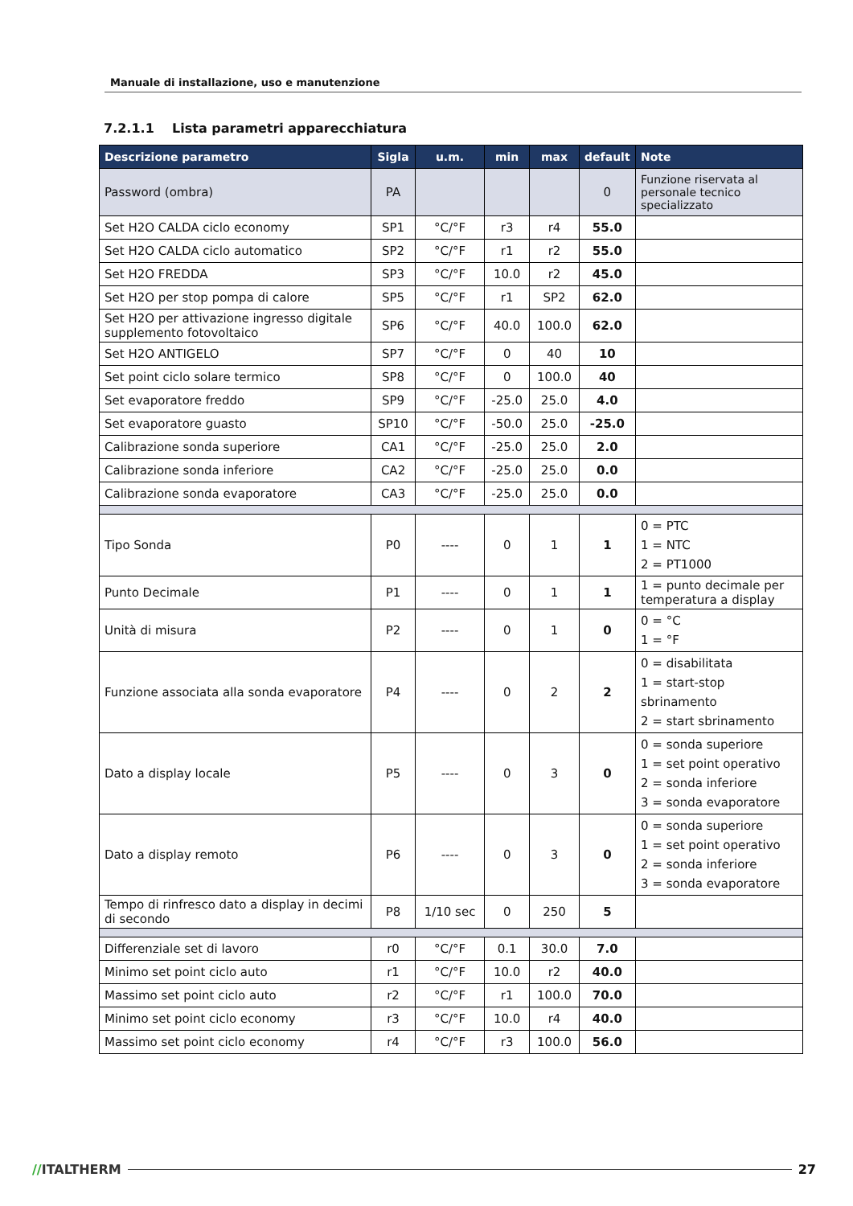Manuale di installazione, uso e manutenzione
7.2.1.1 Lista parametri apparecchiatura
| Descrizione parametro | Sigla | u.m. | min | max | default | Note |
| --- | --- | --- | --- | --- | --- | --- |
| Password (ombra) | PA | | | | 0 | Funzione riservata al personale tecnico specializzato |
| Set H2O CALDA ciclo economy | SP1 | °C/°F | r3 | r4 | 55.0 | |
| Set H2O CALDA ciclo automatico | SP2 | °C/°F | r1 | r2 | 55.0 | |
| Set H2O FREDDA | SP3 | °C/°F | 10.0 | r2 | 45.0 | |
| Set H2O per stop pompa di calore | SP5 | °C/°F | r1 | SP2 | 62.0 | |
| Set H2O per attivazione ingresso digitale supplemento fotovoltaico | SP6 | °C/°F | 40.0 | 100.0 | 62.0 | |
| Set H2O ANTIGELO | SP7 | °C/°F | 0 | 40 | 10 | |
| Set point ciclo solare termico | SP8 | °C/°F | 0 | 100.0 | 40 | |
| Set evaporatore freddo | SP9 | °C/°F | -25.0 | 25.0 | 4.0 | |
| Set evaporatore guasto | SP10 | °C/°F | -50.0 | 25.0 | -25.0 | |
| Calibrazione sonda superiore | CA1 | °C/°F | -25.0 | 25.0 | 2.0 | |
| Calibrazione sonda inferiore | CA2 | °C/°F | -25.0 | 25.0 | 0.0 | |
| Calibrazione sonda evaporatore | CA3 | °C/°F | -25.0 | 25.0 | 0.0 | |
| Tipo Sonda | P0 | ---- | 0 | 1 | 1 | 0 = PTC 1 = NTC 2 = PT1000 |
| Punto Decimale | P1 | ---- | 0 | 1 | 1 | 1 = punto decimale per temperatura a display |
| Unità di misura | P2 | ---- | 0 | 1 | 0 | 0 = °C 1 = °F |
| Funzione associata alla sonda evaporatore | P4 | ---- | 0 | 2 | 2 | 0 = disabilitata 1 = start-stop sbrinamento 2 = start sbrinamento |
| Dato a display locale | P5 | ---- | 0 | 3 | 0 | 0 = sonda superiore 1 = set point operativo 2 = sonda inferiore 3 = sonda evaporatore |
| Dato a display remoto | P6 | ---- | 0 | 3 | 0 | 0 = sonda superiore 1 = set point operativo 2 = sonda inferiore 3 = sonda evaporatore |
| Tempo di rinfresco dato a display in decimi di secondo | P8 | 1/10 sec | 0 | 250 | 5 | |
| Differenziale set di lavoro | r0 | °C/°F | 0.1 | 30.0 | 7.0 | |
| Minimo set point ciclo auto | r1 | °C/°F | 10.0 | r2 | 40.0 | |
| Massimo set point ciclo auto | r2 | °C/°F | r1 | 100.0 | 70.0 | |
| Minimo set point ciclo economy | r3 | °C/°F | 10.0 | r4 | 40.0 | |
| Massimo set point ciclo economy | r4 | °C/°F | r3 | 100.0 | 56.0 | |
//ITALTHERM 27